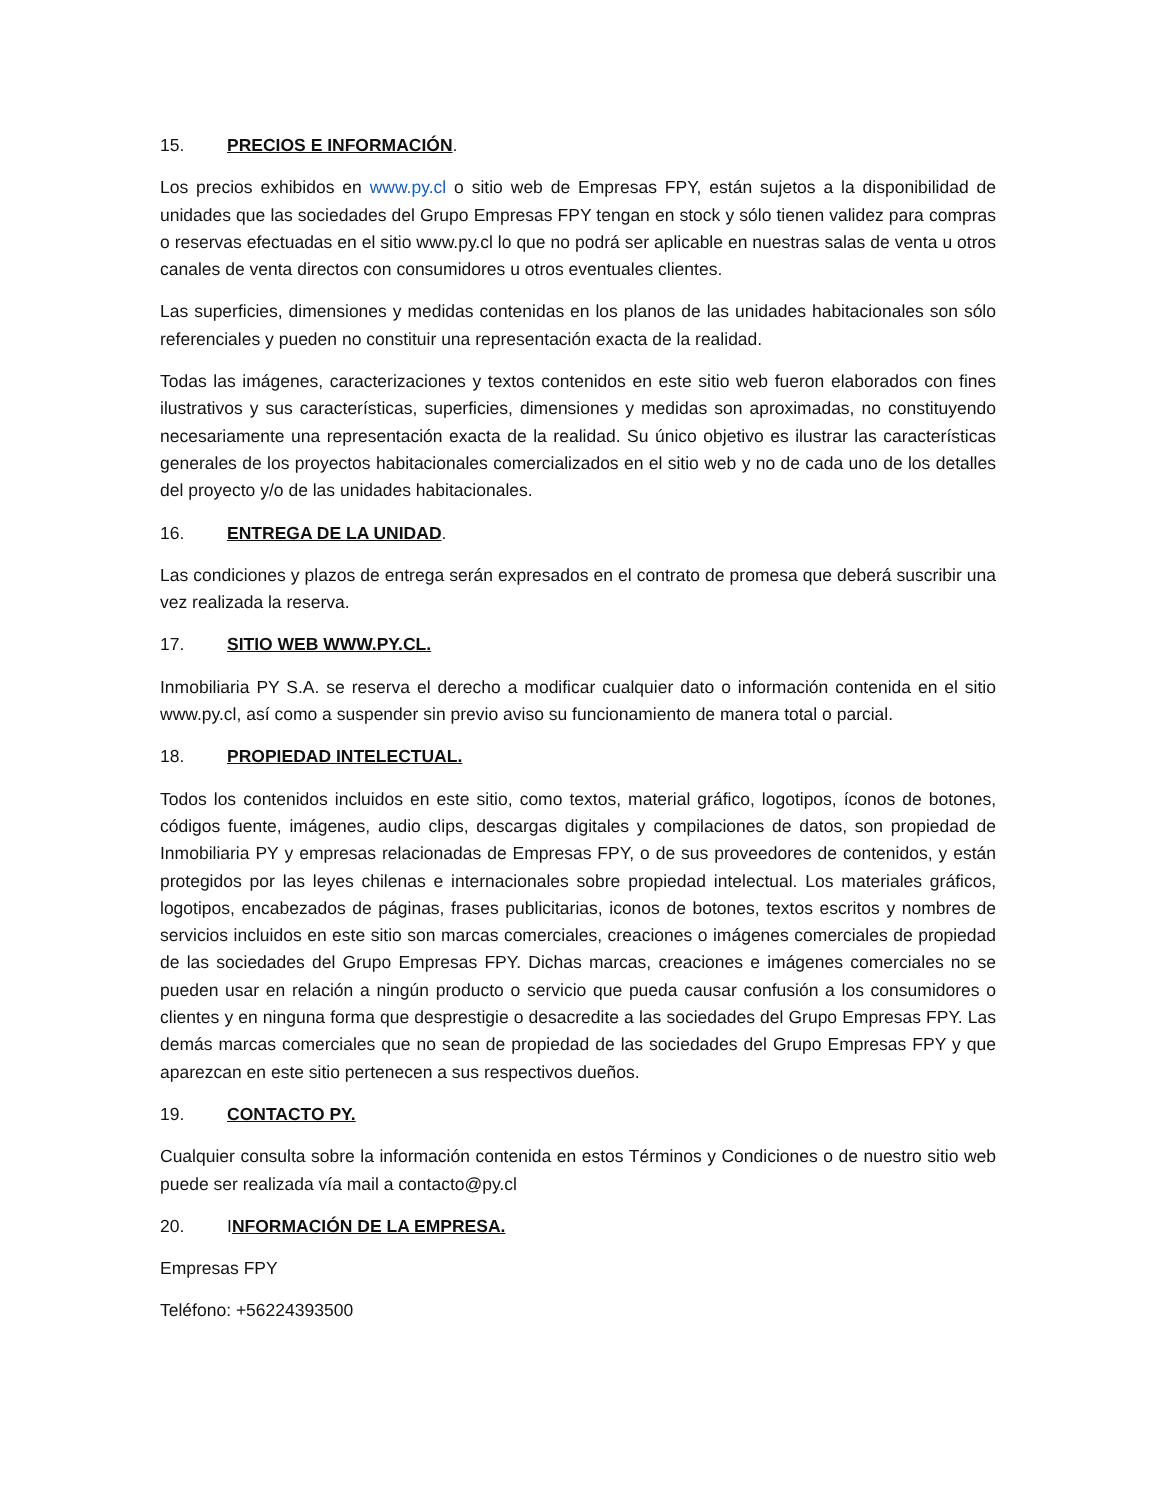15. PRECIOS E INFORMACIÓN.
Los precios exhibidos en www.py.cl o sitio web de Empresas FPY, están sujetos a la disponibilidad de unidades que las sociedades del Grupo Empresas FPY tengan en stock y sólo tienen validez para compras o reservas efectuadas en el sitio www.py.cl lo que no podrá ser aplicable en nuestras salas de venta u otros canales de venta directos con consumidores u otros eventuales clientes.
Las superficies, dimensiones y medidas contenidas en los planos de las unidades habitacionales son sólo referenciales y pueden no constituir una representación exacta de la realidad.
Todas las imágenes, caracterizaciones y textos contenidos en este sitio web fueron elaborados con fines ilustrativos y sus características, superficies, dimensiones y medidas son aproximadas, no constituyendo necesariamente una representación exacta de la realidad. Su único objetivo es ilustrar las características generales de los proyectos habitacionales comercializados en el sitio web y no de cada uno de los detalles del proyecto y/o de las unidades habitacionales.
16. ENTREGA DE LA UNIDAD.
Las condiciones y plazos de entrega serán expresados en el contrato de promesa que deberá suscribir una vez realizada la reserva.
17. SITIO WEB WWW.PY.CL.
Inmobiliaria PY S.A. se reserva el derecho a modificar cualquier dato o información contenida en el sitio www.py.cl, así como a suspender sin previo aviso su funcionamiento de manera total o parcial.
18. PROPIEDAD INTELECTUAL.
Todos los contenidos incluidos en este sitio, como textos, material gráfico, logotipos, íconos de botones, códigos fuente, imágenes, audio clips, descargas digitales y compilaciones de datos, son propiedad de Inmobiliaria PY y empresas relacionadas de Empresas FPY, o de sus proveedores de contenidos, y están protegidos por las leyes chilenas e internacionales sobre propiedad intelectual. Los materiales gráficos, logotipos, encabezados de páginas, frases publicitarias, iconos de botones, textos escritos y nombres de servicios incluidos en este sitio son marcas comerciales, creaciones o imágenes comerciales de propiedad de las sociedades del Grupo Empresas FPY. Dichas marcas, creaciones e imágenes comerciales no se pueden usar en relación a ningún producto o servicio que pueda causar confusión a los consumidores o clientes y en ninguna forma que desprestigie o desacredite a las sociedades del Grupo Empresas FPY. Las demás marcas comerciales que no sean de propiedad de las sociedades del Grupo Empresas FPY y que aparezcan en este sitio pertenecen a sus respectivos dueños.
19. CONTACTO PY.
Cualquier consulta sobre la información contenida en estos Términos y Condiciones o de nuestro sitio web puede ser realizada vía mail a contacto@py.cl
20. INFORMACIÓN DE LA EMPRESA.
Empresas FPY
Teléfono: +56224393500